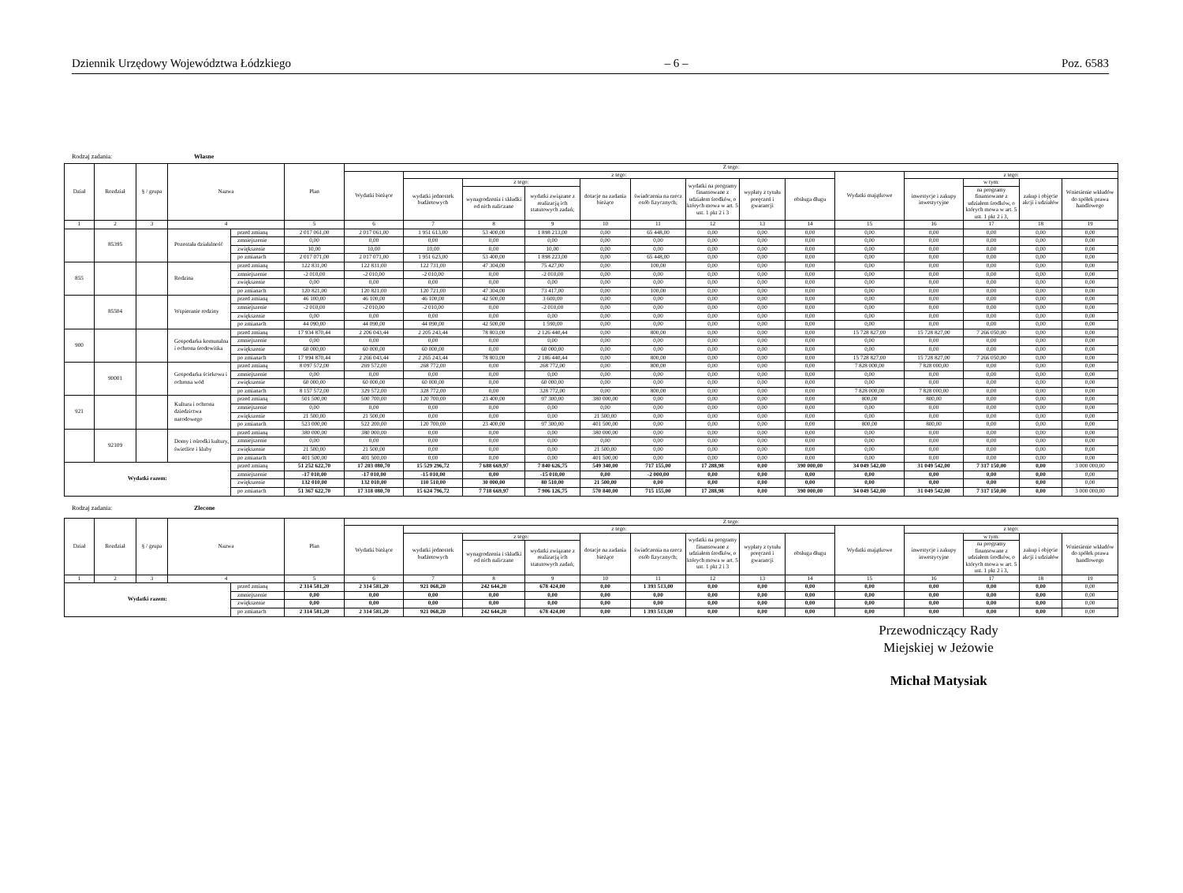Dziennik Urzędowy Województwa Łódzkiego – 6 – Poz. 6583
Rodzaj zadania: Własne
| Dział | Rozdział | § / grupa | Nazwa | | Plan | Z tego: | | | | | | | | | | | | | |
| --- | --- | --- | --- | --- | --- | --- | --- | --- | --- | --- | --- | --- | --- | --- | --- | --- | --- | --- | --- |
| | | | | | | Wydatki bieżące | z tego: | | | | | | | | Wydatki majątkowe | z tego: | | | |
| | | | | | | | wydatki jednostek budżetowych | z tego: | | dotacje na zadania bieżące | świadczenia na rzecz osób fizycznych; | wydatki na programy finansowane z udziałem środków, o których mowa w art. 5 ust. 1 pkt 2 i 3 | wypłaty z tytułu poręczeń i gwarancji | obsługa długu | | inwestycje i zakupy inwestycyjne | w tym: | zakup i objęcie akcji i udziałów | Wniesienie wkładów do spółek prawa handlowego |
| | | | | | | | | wynagrodzenia i składki od nich naliczane | wydatki związane z realizacją ich statutowych zadań; | | | | | | | | na programy finansowane z udziałem środków, o których mowa w art. 5 ust. 1 pkt 2 i 3, | | |
| 1 | 2 | 3 | 4 | | 5 | 6 | 7 | 8 | 9 | 10 | 11 | 12 | 13 | 14 | 15 | 16 | 17 | 18 | 19 |
| | 85395 | | Pozostała działalność | przed zmianą | 2 017 061,00 | 2 017 061,00 | 1 951 613,00 | 53 400,00 | 1 898 213,00 | 0,00 | 65 448,00 | 0,00 | 0,00 | 0,00 | 0,00 | 0,00 | 0,00 | 0,00 | 0,00 |
| | | | | zmniejszenie | 0,00 | 0,00 | 0,00 | 0,00 | 0,00 | 0,00 | 0,00 | 0,00 | 0,00 | 0,00 | 0,00 | 0,00 | 0,00 | 0,00 | 0,00 |
| | | | | zwiększenie | 10,00 | 10,00 | 10,00 | 0,00 | 10,00 | 0,00 | 0,00 | 0,00 | 0,00 | 0,00 | 0,00 | 0,00 | 0,00 | 0,00 | 0,00 |
| | | | | po zmianach | 2 017 071,00 | 2 017 071,00 | 1 951 623,00 | 53 400,00 | 1 898 223,00 | 0,00 | 65 448,00 | 0,00 | 0,00 | 0,00 | 0,00 | 0,00 | 0,00 | 0,00 | 0,00 |
| 855 | | | Rodzina | przed zmianą | 122 831,00 | 122 831,00 | 122 731,00 | 47 304,00 | 75 427,00 | 0,00 | 100,00 | 0,00 | 0,00 | 0,00 | 0,00 | 0,00 | 0,00 | 0,00 | 0,00 |
| | | | | zmniejszenie | -2 010,00 | -2 010,00 | -2 010,00 | 0,00 | -2 010,00 | 0,00 | 0,00 | 0,00 | 0,00 | 0,00 | 0,00 | 0,00 | 0,00 | 0,00 | 0,00 |
| | | | | zwiększenie | 0,00 | 0,00 | 0,00 | 0,00 | 0,00 | 0,00 | 0,00 | 0,00 | 0,00 | 0,00 | 0,00 | 0,00 | 0,00 | 0,00 | 0,00 |
| | | | | po zmianach | 120 821,00 | 120 821,00 | 120 721,00 | 47 304,00 | 73 417,00 | 0,00 | 100,00 | 0,00 | 0,00 | 0,00 | 0,00 | 0,00 | 0,00 | 0,00 | 0,00 |
| | 85504 | | Wspieranie rodziny | przed zmianą | 46 100,00 | 46 100,00 | 46 100,00 | 42 500,00 | 3 600,00 | 0,00 | 0,00 | 0,00 | 0,00 | 0,00 | 0,00 | 0,00 | 0,00 | 0,00 | 0,00 |
| | | | | zmniejszenie | -2 010,00 | -2 010,00 | -2 010,00 | 0,00 | -2 010,00 | 0,00 | 0,00 | 0,00 | 0,00 | 0,00 | 0,00 | 0,00 | 0,00 | 0,00 | 0,00 |
| | | | | zwiększenie | 0,00 | 0,00 | 0,00 | 0,00 | 0,00 | 0,00 | 0,00 | 0,00 | 0,00 | 0,00 | 0,00 | 0,00 | 0,00 | 0,00 | 0,00 |
| | | | | po zmianach | 44 090,00 | 44 090,00 | 44 090,00 | 42 500,00 | 1 590,00 | 0,00 | 0,00 | 0,00 | 0,00 | 0,00 | 0,00 | 0,00 | 0,00 | 0,00 | 0,00 |
| 900 | | | Gospodarka komunalna i ochrona środowiska | przed zmianą | 17 934 870,44 | 2 206 043,44 | 2 205 243,44 | 78 803,00 | 2 126 440,44 | 0,00 | 800,00 | 0,00 | 0,00 | 0,00 | 15 728 827,00 | 15 728 827,00 | 7 266 050,00 | 0,00 | 0,00 |
| | | | | zmniejszenie | 0,00 | 0,00 | 0,00 | 0,00 | 0,00 | 0,00 | 0,00 | 0,00 | 0,00 | 0,00 | 0,00 | 0,00 | 0,00 | 0,00 | 0,00 |
| | | | | zwiększenie | 60 000,00 | 60 000,00 | 60 000,00 | 0,00 | 60 000,00 | 0,00 | 0,00 | 0,00 | 0,00 | 0,00 | 0,00 | 0,00 | 0,00 | 0,00 | 0,00 |
| | | | | po zmianach | 17 994 870,44 | 2 266 043,44 | 2 265 243,44 | 78 803,00 | 2 186 440,44 | 0,00 | 800,00 | 0,00 | 0,00 | 0,00 | 15 728 827,00 | 15 728 827,00 | 7 266 050,00 | 0,00 | 0,00 |
| | 90001 | | Gospodarka ściekowa i ochrona wód | przed zmianą | 8 097 572,00 | 269 572,00 | 268 772,00 | 0,00 | 268 772,00 | 0,00 | 800,00 | 0,00 | 0,00 | 0,00 | 7 828 000,00 | 7 828 000,00 | 0,00 | 0,00 | 0,00 |
| | | | | zmniejszenie | 0,00 | 0,00 | 0,00 | 0,00 | 0,00 | 0,00 | 0,00 | 0,00 | 0,00 | 0,00 | 0,00 | 0,00 | 0,00 | 0,00 | 0,00 |
| | | | | zwiększenie | 60 000,00 | 60 000,00 | 60 000,00 | 0,00 | 60 000,00 | 0,00 | 0,00 | 0,00 | 0,00 | 0,00 | 0,00 | 0,00 | 0,00 | 0,00 | 0,00 |
| | | | | po zmianach | 8 157 572,00 | 329 572,00 | 328 772,00 | 0,00 | 328 772,00 | 0,00 | 800,00 | 0,00 | 0,00 | 0,00 | 7 828 000,00 | 7 828 000,00 | 0,00 | 0,00 | 0,00 |
| 921 | | | Kultura i ochrona dziedzictwa narodowego | przed zmianą | 501 500,00 | 500 700,00 | 120 700,00 | 23 400,00 | 97 300,00 | 380 000,00 | 0,00 | 0,00 | 0,00 | 0,00 | 800,00 | 800,00 | 0,00 | 0,00 | 0,00 |
| | | | | zmniejszenie | 0,00 | 0,00 | 0,00 | 0,00 | 0,00 | 0,00 | 0,00 | 0,00 | 0,00 | 0,00 | 0,00 | 0,00 | 0,00 | 0,00 | 0,00 |
| | | | | zwiększenie | 21 500,00 | 21 500,00 | 0,00 | 0,00 | 0,00 | 21 500,00 | 0,00 | 0,00 | 0,00 | 0,00 | 0,00 | 0,00 | 0,00 | 0,00 | 0,00 |
| | | | | po zmianach | 523 000,00 | 522 200,00 | 120 700,00 | 23 400,00 | 97 300,00 | 401 500,00 | 0,00 | 0,00 | 0,00 | 0,00 | 800,00 | 800,00 | 0,00 | 0,00 | 0,00 |
| | 92109 | | Domy i ośrodki kultury, świetlice i kluby | przed zmianą | 380 000,00 | 380 000,00 | 0,00 | 0,00 | 0,00 | 380 000,00 | 0,00 | 0,00 | 0,00 | 0,00 | 0,00 | 0,00 | 0,00 | 0,00 | 0,00 |
| | | | | zmniejszenie | 0,00 | 0,00 | 0,00 | 0,00 | 0,00 | 0,00 | 0,00 | 0,00 | 0,00 | 0,00 | 0,00 | 0,00 | 0,00 | 0,00 | 0,00 |
| | | | | zwiększenie | 21 500,00 | 21 500,00 | 0,00 | 0,00 | 0,00 | 21 500,00 | 0,00 | 0,00 | 0,00 | 0,00 | 0,00 | 0,00 | 0,00 | 0,00 | 0,00 |
| | | | | po zmianach | 401 500,00 | 401 500,00 | 0,00 | 0,00 | 0,00 | 401 500,00 | 0,00 | 0,00 | 0,00 | 0,00 | 0,00 | 0,00 | 0,00 | 0,00 | 0,00 |
| Wydatki razem: | | | | przed zmianą | 51 252 622,70 | 17 203 080,70 | 15 529 296,72 | 7 688 669,97 | 7 840 626,75 | 549 340,00 | 717 155,00 | 17 288,98 | 0,00 | 390 000,00 | 34 049 542,00 | 31 049 542,00 | 7 317 150,00 | 0,00 | 3 000 000,00 |
| | | | | zmniejszenie | -17 010,00 | -17 010,00 | -15 010,00 | 0,00 | -15 010,00 | 0,00 | -2 000,00 | 0,00 | 0,00 | 0,00 | 0,00 | 0,00 | 0,00 | 0,00 | 0,00 |
| | | | | zwiększenie | 132 010,00 | 132 010,00 | 110 510,00 | 30 000,00 | 80 510,00 | 21 500,00 | 0,00 | 0,00 | 0,00 | 0,00 | 0,00 | 0,00 | 0,00 | 0,00 | 0,00 |
| | | | | po zmianach | 51 367 622,70 | 17 318 080,70 | 15 624 796,72 | 7 718 669,97 | 7 906 126,75 | 570 840,00 | 715 155,00 | 17 288,98 | 0,00 | 390 000,00 | 34 049 542,00 | 31 049 542,00 | 7 317 150,00 | 0,00 | 3 000 000,00 |
Rodzaj zadania: Zlecone
| Dział | Rozdział | § / grupa | Nazwa | | Plan | Z tego: | | | | | | | | | | | | | |
| --- | --- | --- | --- | --- | --- | --- | --- | --- | --- | --- | --- | --- | --- | --- | --- | --- | --- | --- | --- |
| | | | | | | Wydatki bieżące | z tego: | | | | | | | | Wydatki majątkowe | z tego: | | | |
| | | | | | | | wydatki jednostek budżetowych | z tego: | | dotacje na zadania bieżące | świadczenia na rzecz osób fizycznych; | wydatki na programy finansowane z udziałem środków, o których mowa w art. 5 ust. 1 pkt 2 i 3 | wypłaty z tytułu poręczeń i gwarancji | obsługa długu | | inwestycje i zakupy inwestycyjne | w tym: | zakup i objęcie akcji i udziałów | Wniesienie wkładów do spółek prawa handlowego |
| | | | | | | | | wynagrodzenia i składki od nich naliczane | wydatki związane z realizacją ich statutowych zadań; | | | | | | | | na programy finansowane z udziałem środków, o których mowa w art. 5 ust. 1 pkt 2 i 3, | | |
| 1 | 2 | 3 | 4 | | 5 | 6 | 7 | 8 | 9 | 10 | 11 | 12 | 13 | 14 | 15 | 16 | 17 | 18 | 19 |
| Wydatki razem: | | | | przed zmianą | 2 314 581,20 | 2 314 581,20 | 921 068,20 | 242 644,20 | 678 424,00 | 0,00 | 1 393 513,00 | 0,00 | 0,00 | 0,00 | 0,00 | 0,00 | 0,00 | 0,00 | 0,00 |
| | | | | zmniejszenie | 0,00 | 0,00 | 0,00 | 0,00 | 0,00 | 0,00 | 0,00 | 0,00 | 0,00 | 0,00 | 0,00 | 0,00 | 0,00 | 0,00 | 0,00 |
| | | | | zwiększenie | 0,00 | 0,00 | 0,00 | 0,00 | 0,00 | 0,00 | 0,00 | 0,00 | 0,00 | 0,00 | 0,00 | 0,00 | 0,00 | 0,00 | 0,00 |
| | | | | po zmianach | 2 314 581,20 | 2 314 581,20 | 921 068,20 | 242 644,20 | 678 424,00 | 0,00 | 1 393 513,00 | 0,00 | 0,00 | 0,00 | 0,00 | 0,00 | 0,00 | 0,00 | 0,00 |
Przewodniczący Rady
Miejskiej w Jeżowie
Michał Matysiak